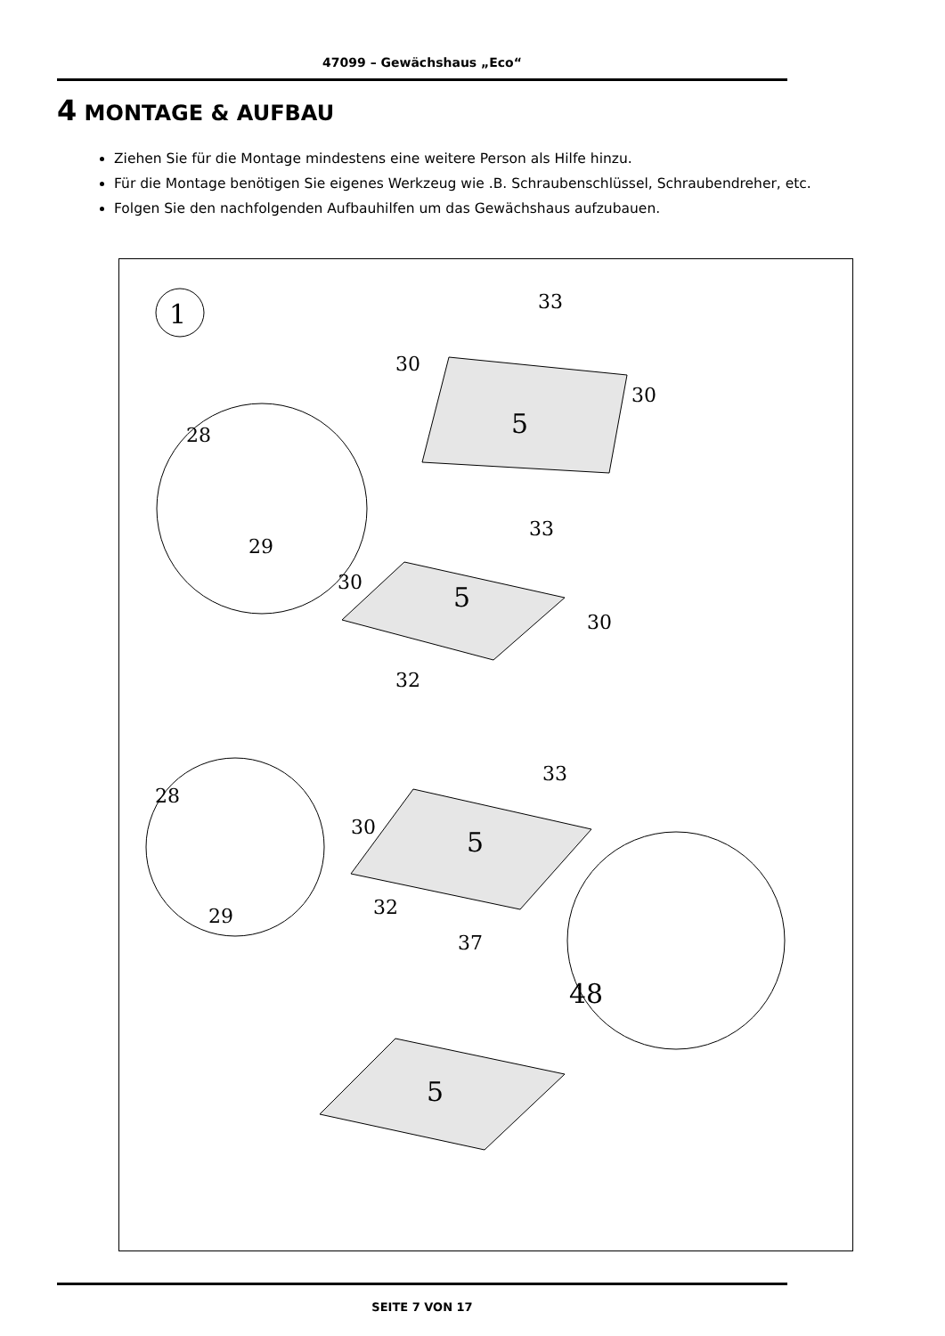47099 – Gewächshaus „Eco“
4 MONTAGE & AUFBAU
Ziehen Sie für die Montage mindestens eine weitere Person als Hilfe hinzu.
Für die Montage benötigen Sie eigenes Werkzeug wie .B. Schraubenschlüssel, Schraubendreher, etc.
Folgen Sie den nachfolgenden Aufbauhilfen um das Gewächshaus aufzubauen.
1
33
30
30
5
28
29
33
30
30
5
32
33
30
5
32
37
28
29
48
5
SEITE 7 VON 17